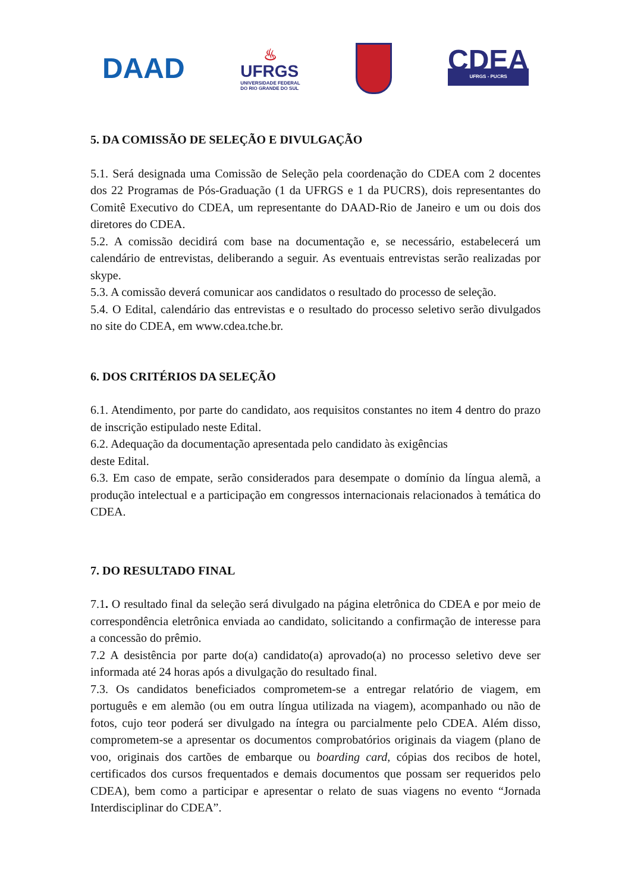DAAD
♨
UFRGS
UNIVERSIDADE FEDERAL
DO RIO GRANDE DO SUL
CDEA
UFRGS - PUCRS
5. DA COMISSÃO DE SELEÇÃO E DIVULGAÇÃO
5.1. Será designada uma Comissão de Seleção pela coordenação do CDEA com 2 docentes dos 22 Programas de Pós-Graduação (1 da UFRGS e 1 da PUCRS), dois representantes do Comitê Executivo do CDEA, um representante do DAAD-Rio de Janeiro e um ou dois dos diretores do CDEA.
5.2. A comissão decidirá com base na documentação e, se necessário, estabelecerá um calendário de entrevistas, deliberando a seguir. As eventuais entrevistas serão realizadas por skype.
5.3. A comissão deverá comunicar aos candidatos o resultado do processo de seleção.
5.4. O Edital, calendário das entrevistas e o resultado do processo seletivo serão divulgados no site do CDEA, em www.cdea.tche.br.
6. DOS CRITÉRIOS DA SELEÇÃO
6.1. Atendimento, por parte do candidato, aos requisitos constantes no item 4 dentro do prazo de inscrição estipulado neste Edital.
6.2. Adequação da documentação apresentada pelo candidato às exigências
deste Edital.
6.3. Em caso de empate, serão considerados para desempate o domínio da língua alemã, a produção intelectual e a participação em congressos internacionais relacionados à temática do CDEA.
7. DO RESULTADO FINAL
7.1. O resultado final da seleção será divulgado na página eletrônica do CDEA e por meio de correspondência eletrônica enviada ao candidato, solicitando a confirmação de interesse para a concessão do prêmio.
7.2 A desistência por parte do(a) candidato(a) aprovado(a) no processo seletivo deve ser informada até 24 horas após a divulgação do resultado final.
7.3. Os candidatos beneficiados comprometem-se a entregar relatório de viagem, em português e em alemão (ou em outra língua utilizada na viagem), acompanhado ou não de fotos, cujo teor poderá ser divulgado na íntegra ou parcialmente pelo CDEA. Além disso, comprometem-se a apresentar os documentos comprobatórios originais da viagem (plano de voo, originais dos cartões de embarque ou boarding card, cópias dos recibos de hotel, certificados dos cursos frequentados e demais documentos que possam ser requeridos pelo CDEA), bem como a participar e apresentar o relato de suas viagens no evento “Jornada Interdisciplinar do CDEA”.